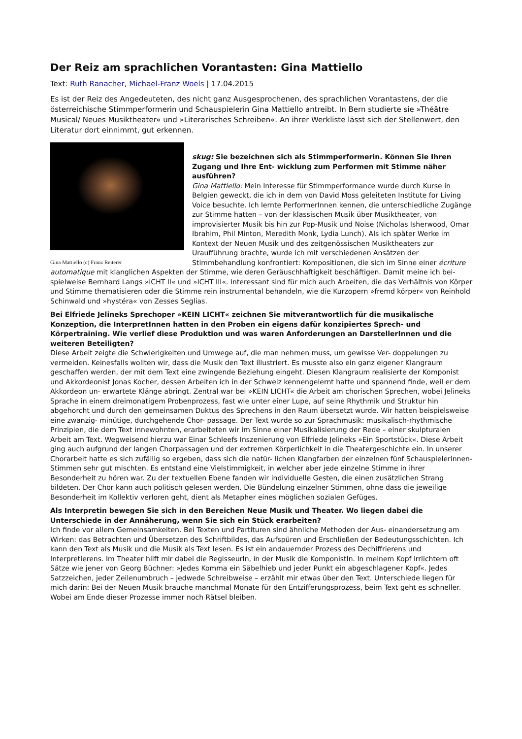Der Reiz am sprachlichen Vorantasten: Gina Mattiello
Text: Ruth Ranacher, Michael-Franz Woels | 17.04.2015
Es ist der Reiz des Angedeuteten, des nicht ganz Ausgesprochenen, des sprachlichen Vorantastens, der die österreichische Stimmperformerin und Schauspielerin Gina Mattiello antreibt. In Bern studierte sie »Théâtre Musical/ Neues Musiktheater« und »Literarisches Schreiben«. An ihrer Werkliste lässt sich der Stellenwert, den Literatur dort einnimmt, gut erkennen.
Gina Mattiello (c) Franz Reiterer
skug: Sie bezeichnen sich als Stimmperformerin. Können Sie Ihren Zugang und Ihre Ent- wicklung zum Performen mit Stimme näher ausführen?
Gina Mattiello: Mein Interesse für Stimmperformance wurde durch Kurse in Belgien geweckt, die ich in dem von David Moss geleiteten Institute for Living Voice besuchte. Ich lernte PerformerInnen kennen, die unterschiedliche Zugänge zur Stimme hatten – von der klassischen Musik über Musiktheater, von improvisierter Musik bis hin zur Pop-Musik und Noise (Nicholas Isherwood, Omar Ibrahim, Phil Minton, Meredith Monk, Lydia Lunch). Als ich später Werke im Kontext der Neuen Musik und des zeitgenössischen Musiktheaters zur Uraufführung brachte, wurde ich mit verschiedenen Ansätzen der Stimmbehandlung konfrontiert: Kompositionen, die sich im Sinne einer écriture automatique mit klanglichen Aspekten der Stimme, wie deren Geräuschhaftigkeit beschäftigen. Damit meine ich bei- spielweise Bernhard Langs »ICHT II« und »ICHT III«. Interessant sind für mich auch Arbeiten, die das Verhältnis von Körper und Stimme thematisieren oder die Stimme rein instrumental behandeln, wie die Kurzopern »fremd körper« von Reinhold Schinwald und »hystéra« von Zesses Seglias.
Bei Elfriede Jelineks Sprechoper »KEIN LICHT« zeichnen Sie mitverantwortlich für die musikalische Konzeption, die InterpretInnen hatten in den Proben ein eigens dafür konzipiertes Sprech- und Körpertraining. Wie verlief diese Produktion und was waren Anforderungen an DarstellerInnen und die weiteren Beteiligten?
Diese Arbeit zeigte die Schwierigkeiten und Umwege auf, die man nehmen muss, um gewisse Ver- doppelungen zu vermeiden. Keinesfalls wollten wir, dass die Musik den Text illustriert. Es musste also ein ganz eigener Klangraum geschaffen werden, der mit dem Text eine zwingende Beziehung eingeht. Diesen Klangraum realisierte der Komponist und Akkordeonist Jonas Kocher, dessen Arbeiten ich in der Schweiz kennengelernt hatte und spannend finde, weil er dem Akkordeon un- erwartete Klänge abringt. Zentral war bei »KEIN LICHT« die Arbeit am chorischen Sprechen, wobei Jelineks Sprache in einem dreimonatigem Probenprozess, fast wie unter einer Lupe, auf seine Rhythmik und Struktur hin abgehorcht und durch den gemeinsamen Duktus des Sprechens in den Raum übersetzt wurde. Wir hatten beispielsweise eine zwanzig- minütige, durchgehende Chor- passage. Der Text wurde so zur Sprachmusik: musikalisch-rhythmische Prinzipien, die dem Text innewohnten, erarbeiteten wir im Sinne einer Musikalisierung der Rede – einer skulpturalen Arbeit am Text. Wegweisend hierzu war Einar Schleefs Inszenierung von Elfriede Jelineks »Ein Sportstück«. Diese Arbeit ging auch aufgrund der langen Chorpassagen und der extremen Körperlichkeit in die Theatergeschichte ein. In unserer Chorarbeit hatte es sich zufällig so ergeben, dass sich die natür- lichen Klangfarben der einzelnen fünf Schauspielerinnen-Stimmen sehr gut mischten. Es entstand eine Vielstimmigkeit, in welcher aber jede einzelne Stimme in ihrer Besonderheit zu hören war. Zu der textuellen Ebene fanden wir individuelle Gesten, die einen zusätzlichen Strang bildeten. Der Chor kann auch politisch gelesen werden. Die Bündelung einzelner Stimmen, ohne dass die jeweilige Besonderheit im Kollektiv verloren geht, dient als Metapher eines möglichen sozialen Gefüges.
Als Interpretin bewegen Sie sich in den Bereichen Neue Musik und Theater. Wo liegen dabei die Unterschiede in der Annäherung, wenn Sie sich ein Stück erarbeiten?
Ich finde vor allem Gemeinsamkeiten. Bei Texten und Partituren sind ähnliche Methoden der Aus- einandersetzung am Wirken: das Betrachten und Übersetzen des Schriftbildes, das Aufspüren und Erschließen der Bedeutungsschichten. Ich kann den Text als Musik und die Musik als Text lesen. Es ist ein andauernder Prozess des Dechiffrierens und Interpretierens. Im Theater hilft mir dabei die RegisseurIn, in der Musik die KomponistIn. In meinem Kopf irrlichtern oft Sätze wie jener von Georg Büchner: »Jedes Komma ein Säbelhieb und jeder Punkt ein abgeschlagener Kopf«. Jedes Satzzeichen, jeder Zeilenumbruch – jedwede Schreibweise – erzählt mir etwas über den Text. Unterschiede liegen für mich darin: Bei der Neuen Musik brauche manchmal Monate für den Entzifferungsprozess, beim Text geht es schneller. Wobei am Ende dieser Prozesse immer noch Rätsel bleiben.